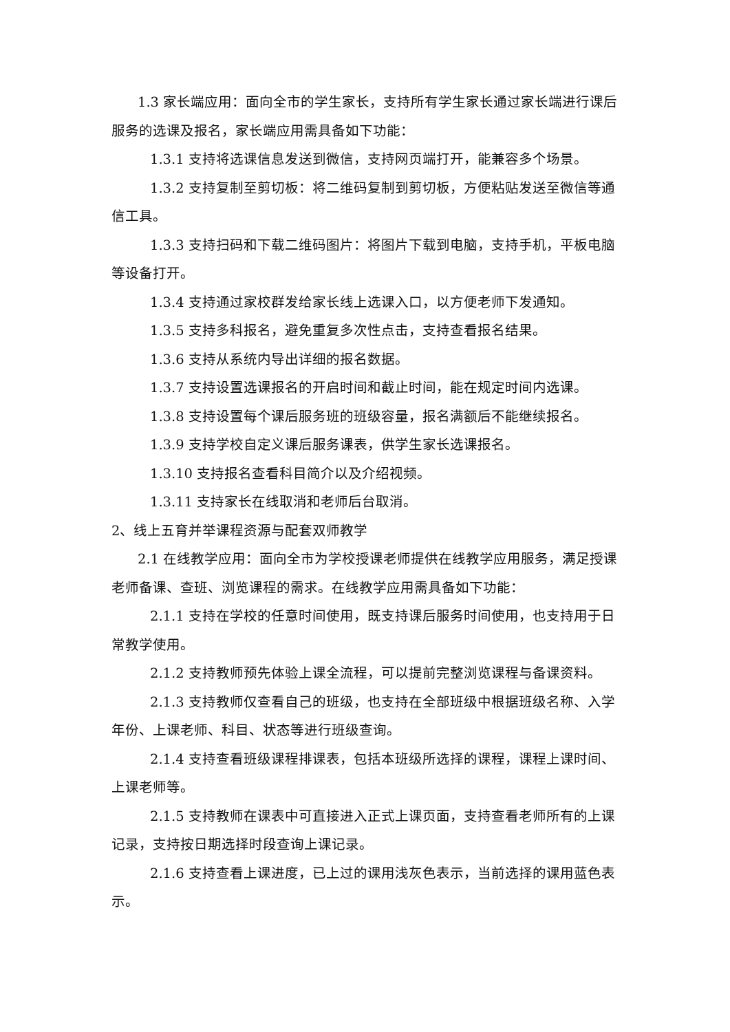1.3 家长端应用：面向全市的学生家长，支持所有学生家长通过家长端进行课后服务的选课及报名，家长端应用需具备如下功能：
1.3.1 支持将选课信息发送到微信，支持网页端打开，能兼容多个场景。
1.3.2 支持复制至剪切板：将二维码复制到剪切板，方便粘贴发送至微信等通信工具。
1.3.3 支持扫码和下载二维码图片：将图片下载到电脑，支持手机，平板电脑等设备打开。
1.3.4 支持通过家校群发给家长线上选课入口，以方便老师下发通知。
1.3.5 支持多科报名，避免重复多次性点击，支持查看报名结果。
1.3.6 支持从系统内导出详细的报名数据。
1.3.7 支持设置选课报名的开启时间和截止时间，能在规定时间内选课。
1.3.8 支持设置每个课后服务班的班级容量，报名满额后不能继续报名。
1.3.9 支持学校自定义课后服务课表，供学生家长选课报名。
1.3.10 支持报名查看科目简介以及介绍视频。
1.3.11 支持家长在线取消和老师后台取消。
2、线上五育并举课程资源与配套双师教学
2.1 在线教学应用：面向全市为学校授课老师提供在线教学应用服务，满足授课老师备课、查班、浏览课程的需求。在线教学应用需具备如下功能：
2.1.1 支持在学校的任意时间使用，既支持课后服务时间使用，也支持用于日常教学使用。
2.1.2 支持教师预先体验上课全流程，可以提前完整浏览课程与备课资料。
2.1.3 支持教师仅查看自己的班级，也支持在全部班级中根据班级名称、入学年份、上课老师、科目、状态等进行班级查询。
2.1.4 支持查看班级课程排课表，包括本班级所选择的课程，课程上课时间、上课老师等。
2.1.5 支持教师在课表中可直接进入正式上课页面，支持查看老师所有的上课记录，支持按日期选择时段查询上课记录。
2.1.6 支持查看上课进度，已上过的课用浅灰色表示，当前选择的课用蓝色表示。